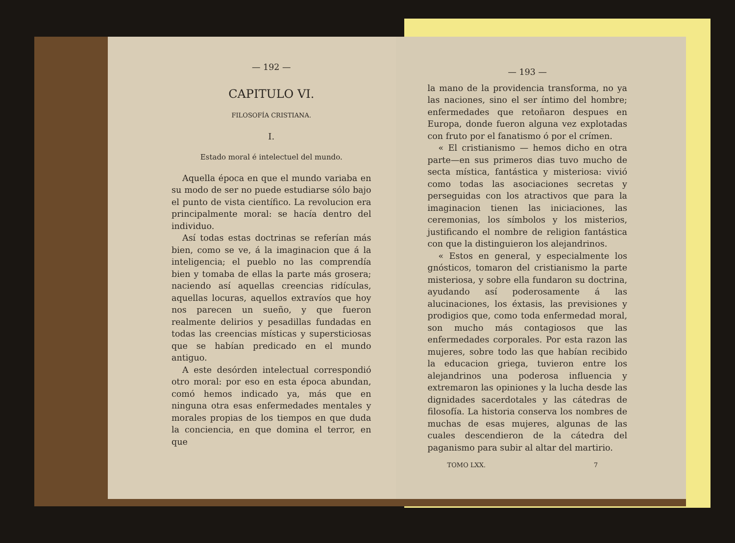— 192 —
CAPITULO VI.
FILOSOFÍA CRISTIANA.
I.
Estado moral é intelectuel del mundo.
Aquella época en que el mundo variaba en su modo de ser no puede estudiarse sólo bajo el punto de vista científico. La revolucion era principalmente moral: se hacía dentro del individuo.
Así todas estas doctrinas se referían más bien, como se ve, á la imaginacion que á la inteligencia; el pueblo no las comprendía bien y tomaba de ellas la parte más grosera; naciendo así aquellas creencias ridículas, aquellas locuras, aquellos extravíos que hoy nos parecen un sueño, y que fueron realmente delirios y pesadillas fundadas en todas las creencias místicas y supersticiosas que se habían predicado en el mundo antiguo.
A este desórden intelectual correspondió otro moral: por eso en esta época abundan, comó hemos indicado ya, más que en ninguna otra esas enfermedades mentales y morales propias de los tiempos en que duda la conciencia, en que domina el terror, en que
— 193 —
la mano de la providencia transforma, no ya las naciones, sino el ser íntimo del hombre; enfermedades que retoñaron despues en Europa, donde fueron alguna vez explotadas con fruto por el fanatismo ó por el crímen.
« El cristianismo — hemos dicho en otra parte—en sus primeros dias tuvo mucho de secta mística, fantástica y misteriosa: vivió como todas las asociaciones secretas y perseguidas con los atractivos que para la imaginacion tienen las iniciaciones, las ceremonias, los símbolos y los misterios, justificando el nombre de religion fantástica con que la distinguieron los alejandrinos.
« Estos en general, y especialmente los gnósticos, tomaron del cristianismo la parte misteriosa, y sobre ella fundaron su doctrina, ayudando así poderosamente á las alucinaciones, los éxtasis, las previsiones y prodigios que, como toda enfermedad moral, son mucho más contagiosos que las enfermedades corporales. Por esta razon las mujeres, sobre todo las que habían recibido la educacion griega, tuvieron entre los alejandrinos una poderosa influencia y extremaron las opiniones y la lucha desde las dignidades sacerdotales y las cátedras de filosofía. La historia conserva los nombres de muchas de esas mujeres, algunas de las cuales descendieron de la cátedra del paganismo para subir al altar del martirio.
TOMO LXX. 7